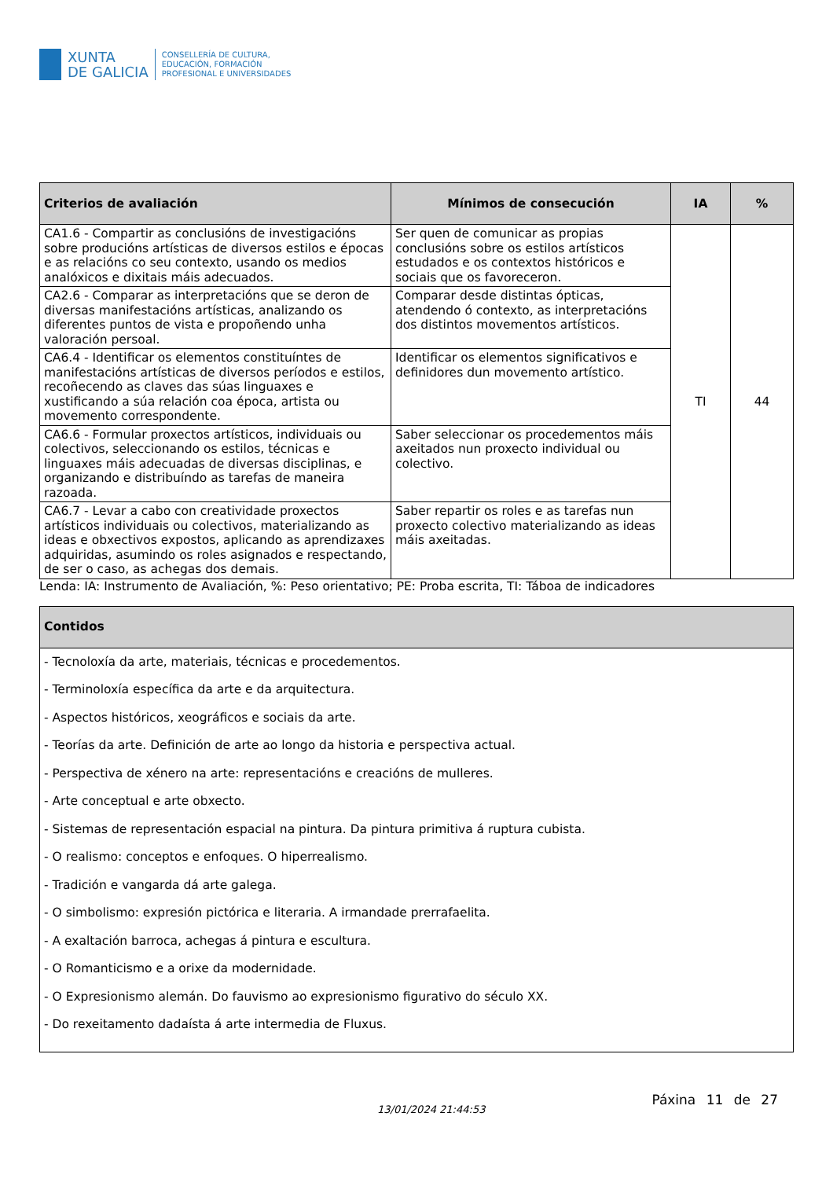XUNTA
DE GALICIA
CONSELLERÍA DE CULTURA,
EDUCACIÓN, FORMACIÓN
PROFESIONAL E UNIVERSIDADES
| Criterios de avaliación | Mínimos de consecución | IA | % |
| --- | --- | --- | --- |
| CA1.6 - Compartir as conclusións de investigacións sobre producións artísticas de diversos estilos e épocas e as relacións co seu contexto, usando os medios analóxicos e dixitais máis adecuados. | Ser quen de comunicar as propias conclusións sobre os estilos artísticos estudados e os contextos históricos e sociais que os favoreceron. | TI | 44 |
| CA2.6 - Comparar as interpretacións que se deron de diversas manifestacións artísticas, analizando os diferentes puntos de vista e propoñendo unha valoración persoal. | Comparar desde distintas ópticas, atendendo ó contexto, as interpretacións dos distintos movementos artísticos. | | |
| CA6.4 - Identificar os elementos constituíntes de manifestacións artísticas de diversos períodos e estilos, recoñecendo as claves das súas linguaxes e xustificando a súa relación coa época, artista ou movemento correspondente. | Identificar os elementos significativos e definidores dun movemento artístico. | | |
| CA6.6 - Formular proxectos artísticos, individuais ou colectivos, seleccionando os estilos, técnicas e linguaxes máis adecuadas de diversas disciplinas, e organizando e distribuíndo as tarefas de maneira razoada. | Saber seleccionar os procedementos máis axeitados nun proxecto individual ou colectivo. | | |
| CA6.7 - Levar a cabo con creatividade proxectos artísticos individuais ou colectivos, materializando as ideas e obxectivos expostos, aplicando as aprendizaxes adquiridas, asumindo os roles asignados e respectando, de ser o caso, as achegas dos demais. | Saber repartir os roles e as tarefas nun proxecto colectivo materializando as ideas máis axeitadas. | | |
Lenda: IA: Instrumento de Avaliación, %: Peso orientativo; PE: Proba escrita, TI: Táboa de indicadores
| Contidos |
| --- |
| - Tecnoloxía da arte, materiais, técnicas e procedementos. - Terminoloxía específica da arte e da arquitectura. - Aspectos históricos, xeográficos e sociais da arte. - Teorías da arte. Definición de arte ao longo da historia e perspectiva actual. - Perspectiva de xénero na arte: representacións e creacións de mulleres. - Arte conceptual e arte obxecto. - Sistemas de representación espacial na pintura. Da pintura primitiva á ruptura cubista. - O realismo: conceptos e enfoques. O hiperrealismo. - Tradición e vangarda dá arte galega. - O simbolismo: expresión pictórica e literaria. A irmandade prerrafaelita. - A exaltación barroca, achegas á pintura e escultura. - O Romanticismo e a orixe da modernidade. - O Expresionismo alemán. Do fauvismo ao expresionismo figurativo do século XX. - Do rexeitamento dadaísta á arte intermedia de Fluxus. |
13/01/2024 21:44:53
Páxina 11 de 27